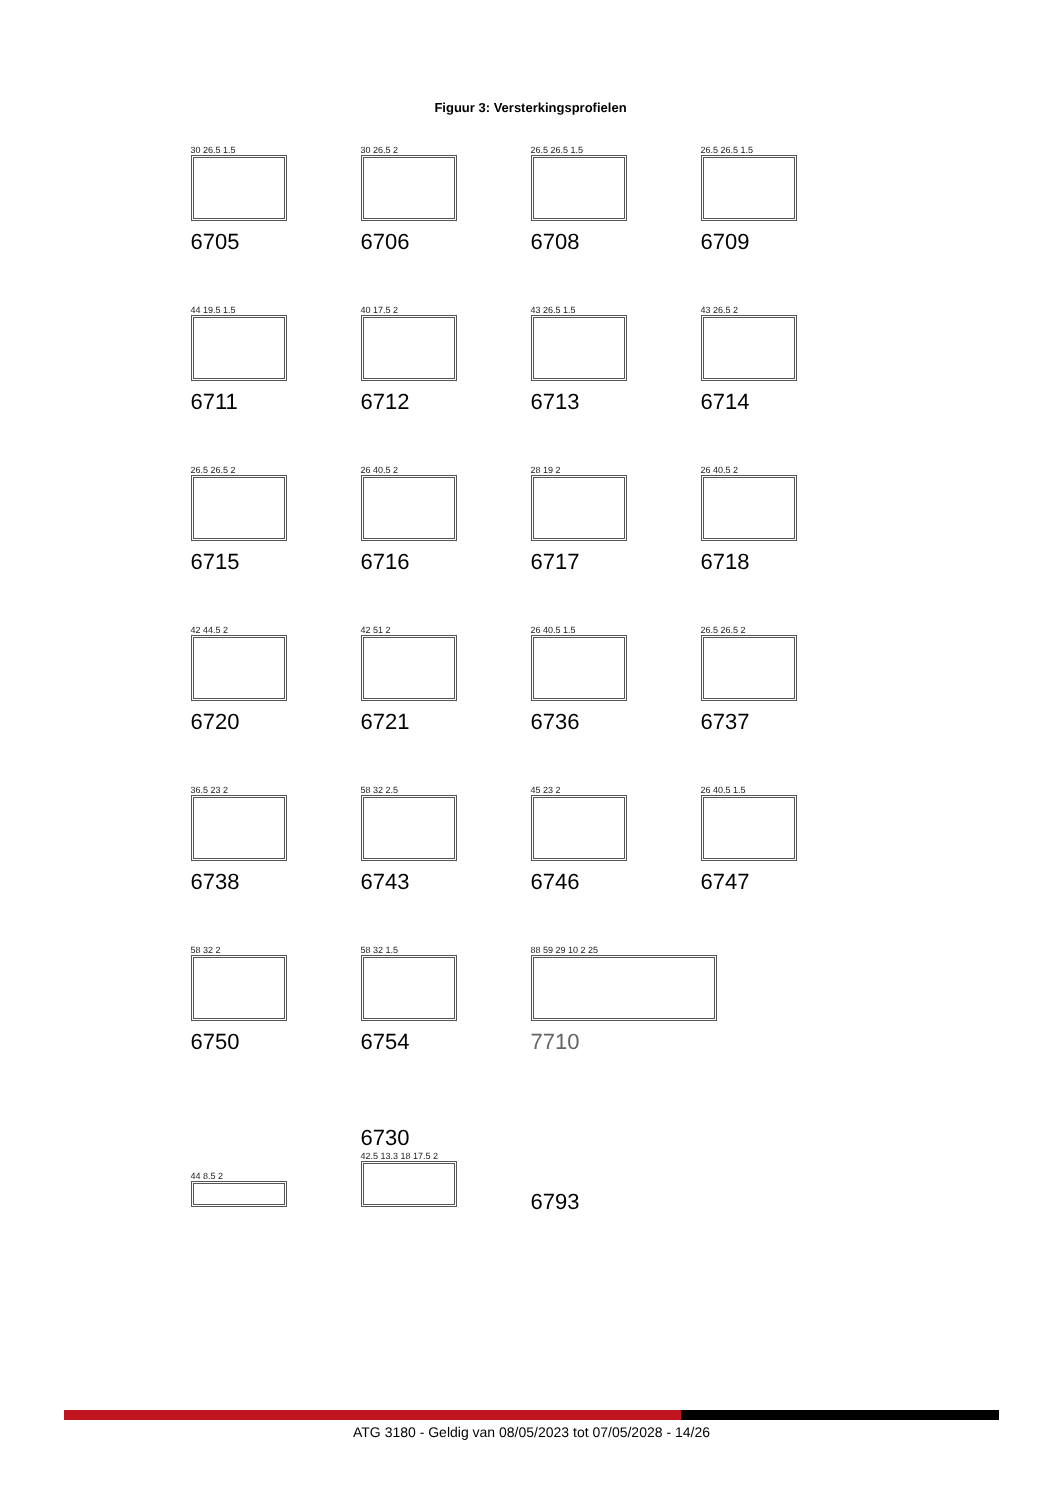Figuur 3: Versterkingsprofielen
30 26.5 1.5
6705
30 26.5 2
6706
26.5 26.5 1.5
6708
26.5 26.5 1.5
6709
44 19.5 1.5
6711
40 17.5 2
6712
43 26.5 1.5
6713
43 26.5 2
6714
26.5 26.5 2
6715
26 40.5 2
6716
28 19 2
6717
26 40.5 2
6718
42 44.5 2
6720
42 51 2
6721
26 40.5 1.5
6736
26.5 26.5 2
6737
36.5 23 2
6738
58 32 2.5
6743
45 23 2
6746
26 40.5 1.5
6747
58 32 2
6750
58 32 1.5
6754
88 59 29 10 2 25
7710
44 8.5 2
6730
42.5 13.3 18 17.5 2
6793
ATG 3180 - Geldig van 08/05/2023 tot 07/05/2028 - 14/26